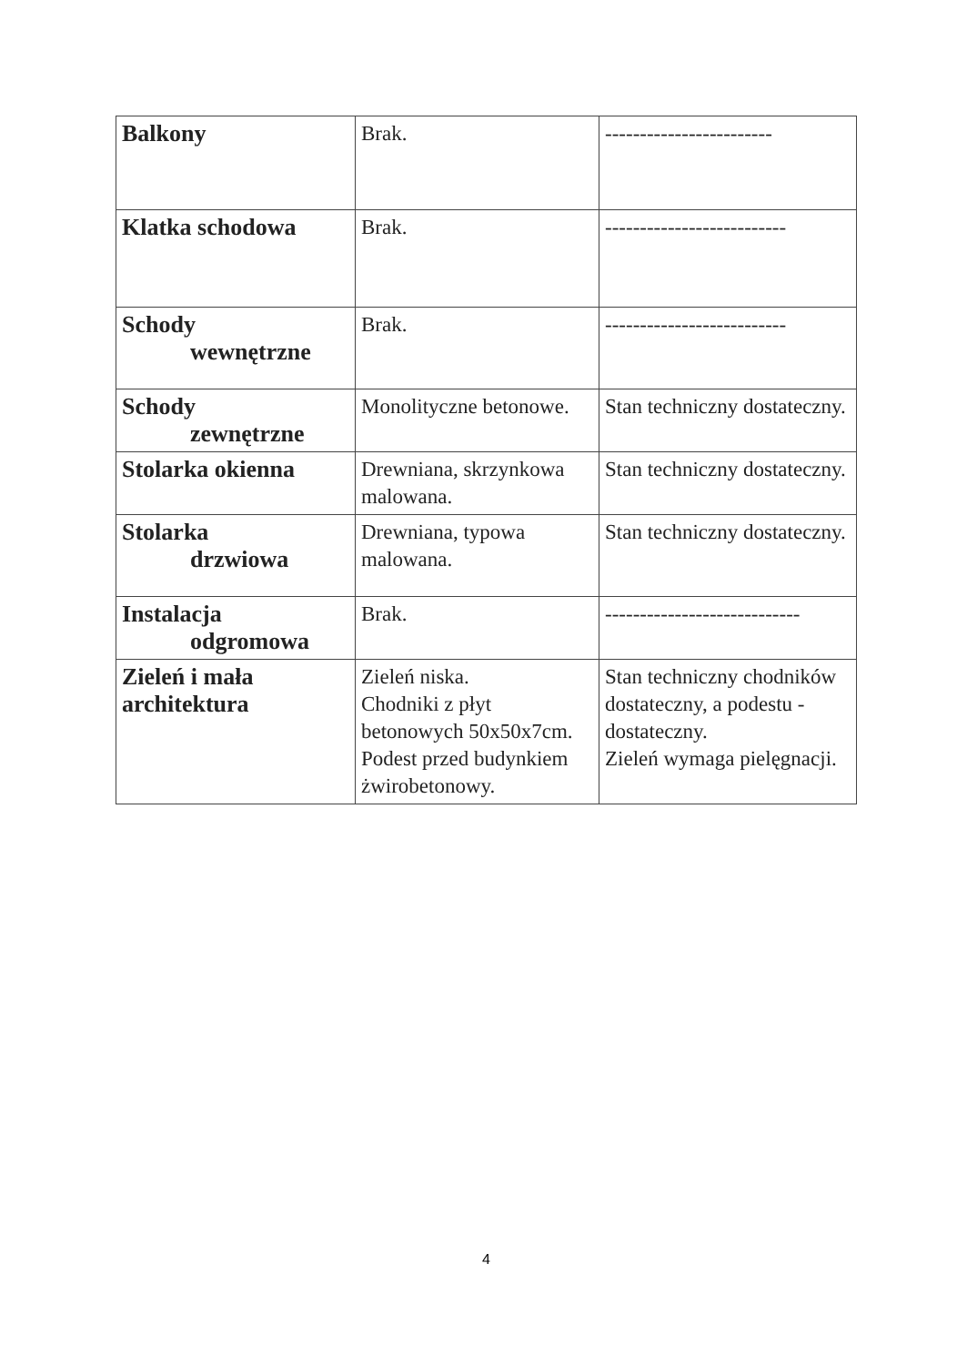| Balkony | Brak. | ------------------------ |
| Klatka schodowa | Brak. | -------------------------- |
| Schody wewnętrzne | Brak. | -------------------------- |
| Schody zewnętrzne | Monolityczne betonowe. | Stan techniczny dostateczny. |
| Stolarka okienna | Drewniana, skrzynkowa malowana. | Stan techniczny dostateczny. |
| Stolarka drzwiowa | Drewniana, typowa malowana. | Stan techniczny dostateczny. |
| Instalacja odgromowa | Brak. | ---------------------------- |
| Zieleń i mała architektura | Zieleń niska. Chodniki z płyt betonowych 50x50x7cm. Podest przed budynkiem żwirobetonowy. | Stan techniczny chodników dostateczny, a podestu -dostateczny. Zieleń wymaga pielęgnacji. |
4